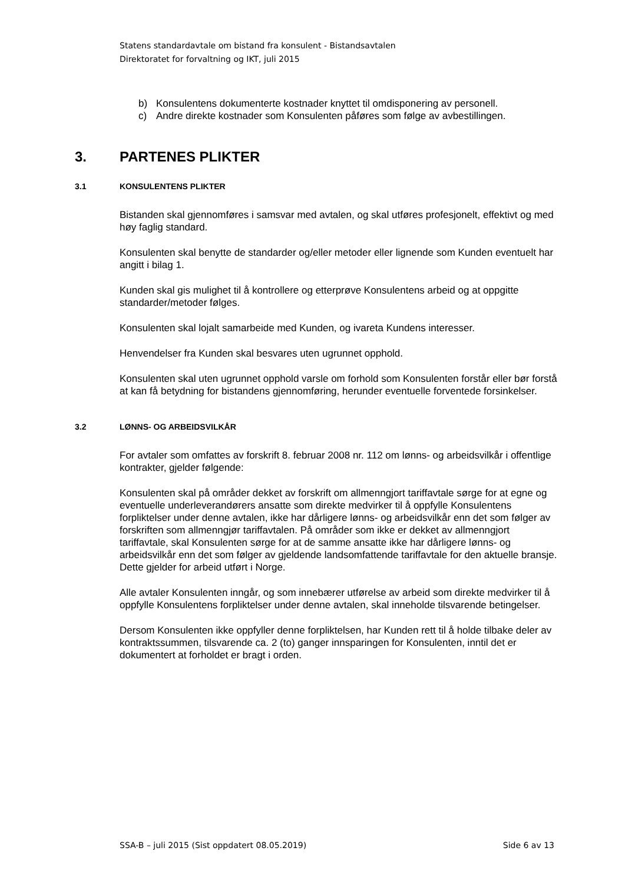Statens standardavtale om bistand fra konsulent - Bistandsavtalen
Direktoratet for forvaltning og IKT, juli 2015
b) Konsulentens dokumenterte kostnader knyttet til omdisponering av personell.
c) Andre direkte kostnader som Konsulenten påføres som følge av avbestillingen.
3. PARTENES PLIKTER
3.1 KONSULENTENS PLIKTER
Bistanden skal gjennomføres i samsvar med avtalen, og skal utføres profesjonelt, effektivt og med høy faglig standard.
Konsulenten skal benytte de standarder og/eller metoder eller lignende som Kunden eventuelt har angitt i bilag 1.
Kunden skal gis mulighet til å kontrollere og etterprøve Konsulentens arbeid og at oppgitte standarder/metoder følges.
Konsulenten skal lojalt samarbeide med Kunden, og ivareta Kundens interesser.
Henvendelser fra Kunden skal besvares uten ugrunnet opphold.
Konsulenten skal uten ugrunnet opphold varsle om forhold som Konsulenten forstår eller bør forstå at kan få betydning for bistandens gjennomføring, herunder eventuelle forventede forsinkelser.
3.2 LØNNS- OG ARBEIDSVILKÅR
For avtaler som omfattes av forskrift 8. februar 2008 nr. 112 om lønns- og arbeidsvilkår i offentlige kontrakter, gjelder følgende:
Konsulenten skal på områder dekket av forskrift om allmenngjort tariffavtale sørge for at egne og eventuelle underleverandørers ansatte som direkte medvirker til å oppfylle Konsulentens forpliktelser under denne avtalen, ikke har dårligere lønns- og arbeidsvilkår enn det som følger av forskriften som allmenngjør tariffavtalen. På områder som ikke er dekket av allmenngjort tariffavtale, skal Konsulenten sørge for at de samme ansatte ikke har dårligere lønns- og arbeidsvilkår enn det som følger av gjeldende landsomfattende tariffavtale for den aktuelle bransje. Dette gjelder for arbeid utført i Norge.
Alle avtaler Konsulenten inngår, og som innebærer utførelse av arbeid som direkte medvirker til å oppfylle Konsulentens forpliktelser under denne avtalen, skal inneholde tilsvarende betingelser.
Dersom Konsulenten ikke oppfyller denne forpliktelsen, har Kunden rett til å holde tilbake deler av kontraktssummen, tilsvarende ca. 2 (to) ganger innsparingen for Konsulenten, inntil det er dokumentert at forholdet er bragt i orden.
SSA-B – juli 2015 (Sist oppdatert 08.05.2019) Side 6 av 13